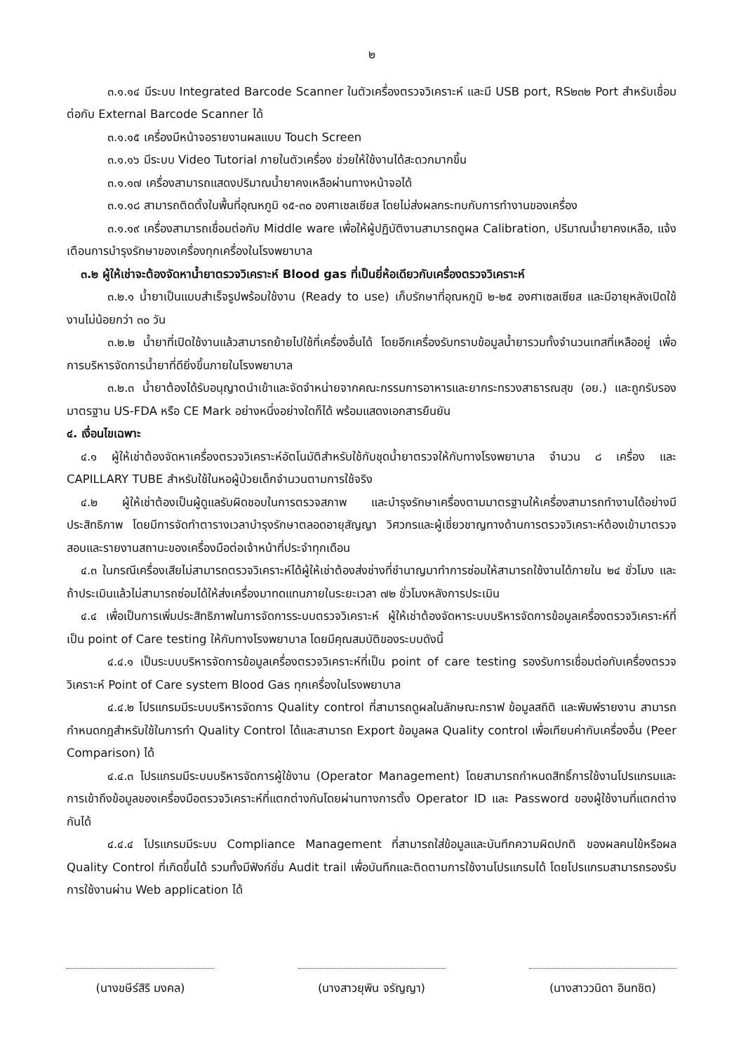๒
๓.๑.๑๔ มีระบบ Integrated Barcode Scanner ในตัวเครื่องตรวจวิเคราะห์ และมี USB port, RS๒๓๒ Port สำหรับเชื่อมต่อกับ External Barcode Scanner ได้
๓.๑.๑๕ เครื่องมีหน้าจอรายงานผลแบบ Touch Screen
๓.๑.๑๖ มีระบบ Video Tutorial ภายในตัวเครื่อง ช่วยให้ใช้งานได้สะดวกมากขึ้น
๓.๑.๑๗ เครื่องสามารถแสดงปริมาณน้ำยาคงเหลือผ่านทางหน้าจอได้
๓.๑.๑๘ สามารถติดตั้งในพื้นที่อุณหภูมิ ๑๕-๓๐ องศาเซลเซียส โดยไม่ส่งผลกระทบกับการทำงานของเครื่อง
๓.๑.๑๙ เครื่องสามารถเชื่อมต่อกับ Middle ware เพื่อให้ผู้ปฏิบัติงานสามารถดูผล Calibration, ปริมาณน้ำยาคงเหลือ, แจ้งเตือนการบำรุงรักษาของเครื่องทุกเครื่องในโรงพยาบาล
๓.๒ ผู้ให้เช่าจะต้องจัดหาน้ำยาตรวจวิเคราะห์ Blood gas ที่เป็นยี่ห้อเดียวกับเครื่องตรวจวิเคราะห์
๓.๒.๑ น้ำยาเป็นแบบสำเร็จรูปพร้อมใช้งาน (Ready to use) เก็บรักษาที่อุณหภูมิ ๒-๒๕ องศาเซลเซียส และมีอายุหลังเปิดใช้งานไม่น้อยกว่า ๓๐ วัน
๓.๒.๒ น้ำยาที่เปิดใช้งานแล้วสามารถย้ายไปใช้ที่เครื่องอื่นได้ โดยอีกเครื่องรับทราบข้อมูลน้ำยารวมทั้งจำนวนเทสที่เหลืออยู่ เพื่อการบริหารจัดการน้ำยาที่ดียิ่งขึ้นภายในโรงพยาบาล
๓.๒.๓ น้ำยาต้องได้รับอนุญาตนำเข้าและจัดจำหน่ายจากคณะกรรมการอาหารและยากระทรวงสาธารณสุข (อย.) และถูกรับรองมาตรฐาน US-FDA หรือ CE Mark อย่างหนึ่งอย่างใดก็ได้ พร้อมแสดงเอกสารยืนยัน
๔. เงื่อนไขเฉพาะ
๔.๑ ผู้ให้เช่าต้องจัดหาเครื่องตรวจวิเคราะห์อัตโนมัติสำหรับใช้กับชุดน้ำยาตรวจให้กับทางโรงพยาบาล จำนวน ๘ เครื่อง และ CAPILLARY TUBE สำหรับใช้ในหอผู้ป่วยเด็กจำนวนตามการใช้จริง
๔.๒ ผู้ให้เช่าต้องเป็นผู้ดูแลรับผิดชอบในการตรวจสภาพ และบำรุงรักษาเครื่องตามมาตรฐานให้เครื่องสามารถทำงานได้อย่างมีประสิทธิภาพ โดยมีการจัดทำตารางเวลาบำรุงรักษาตลอดอายุสัญญา วิศวกรและผู้เชี่ยวชาญทางด้านการตรวจวิเคราะห์ต้องเข้ามาตรวจสอบและรายงานสถานะของเครื่องมือต่อเจ้าหน้าที่ประจำทุกเดือน
๔.๓ ในกรณีเครื่องเสียไม่สามารถตรวจวิเคราะห์ได้ผู้ให้เช่าต้องส่งช่างที่ชำนาญมาทำการซ่อมให้สามารถใช้งานได้ภายใน ๒๔ ชั่วโมง และถ้าประเมินแล้วไม่สามารถซ่อมได้ให้ส่งเครื่องมาทดแทนภายในระยะเวลา ๗๒ ชั่วโมงหลังการประเมิน
๔.๔ เพื่อเป็นการเพิ่มประสิทธิภาพในการจัดการระบบตรวจวิเคราะห์ ผู้ให้เช่าต้องจัดหาระบบบริหารจัดการข้อมูลเครื่องตรวจวิเคราะห์ที่เป็น point of Care testing ให้กับทางโรงพยาบาล โดยมีคุณสมบัติของระบบดังนี้
๔.๔.๑ เป็นระบบบริหารจัดการข้อมูลเครื่องตรวจวิเคราะห์ที่เป็น point of care testing รองรับการเชื่อมต่อกับเครื่องตรวจวิเคราะห์ Point of Care system Blood Gas ทุกเครื่องในโรงพยาบาล
๔.๔.๒ โปรแกรมมีระบบบริหารจัดการ Quality control ที่สามารถดูผลในลักษณะกราฟ ข้อมูลสถิติ และพิมพ์รายงาน สามารถกำหนดกฎสำหรับใช้ในการทำ Quality Control ได้และสามารถ Export ข้อมูลผล Quality control เพื่อเทียบค่ากับเครื่องอื่น (Peer Comparison) ได้
๔.๔.๓ โปรแกรมมีระบบบริหารจัดการผู้ใช้งาน (Operator Management) โดยสามารถกำหนดสิทธิ์การใช้งานโปรแกรมและการเข้าถึงข้อมูลของเครื่องมือตรวจวิเคราะห์ที่แตกต่างกันโดยผ่านทางการตั้ง Operator ID และ Password ของผู้ใช้งานที่แตกต่างกันได้
๔.๔.๔ โปรแกรมมีระบบ Compliance Management ที่สามารถใส่ข้อมูลและบันทึกความผิดปกติ ของผลคนไข้หรือผล Quality Control ที่เกิดขึ้นได้ รวมทั้งมีฟังก์ชั่น Audit trail เพื่อบันทึกและติดตามการใช้งานโปรแกรมได้ โดยโปรแกรมสามารถรองรับการใช้งานผ่าน Web application ได้
(นางขษีร์สิริ มงคล) (นางสาวยุพิน จรัญญา) (นางสาววนิดา อินทชิต)